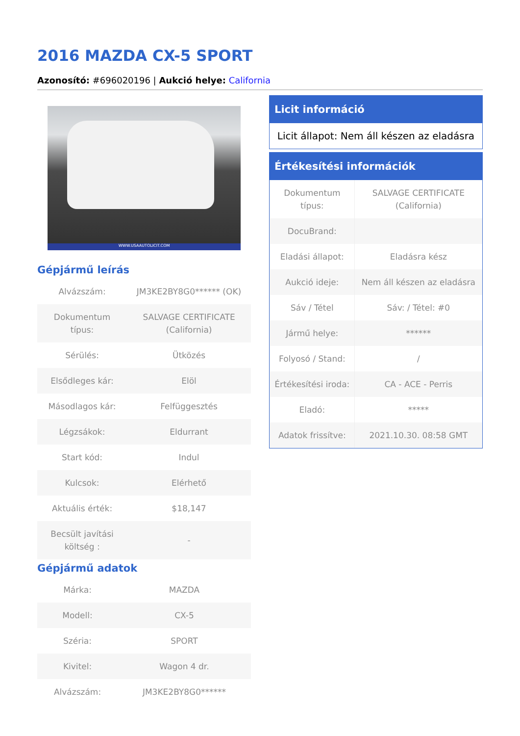2016 MAZDA CX-5 SPORT
Azonosító: #696020196 | Aukció helye: California
WWW.USAAUTOLICIT.COM
Gépjármű leírás
| Alvázszám: | JM3KE2BY8G0****** (OK) |
| Dokumentum típus: | SALVAGE CERTIFICATE (California) |
| Sérülés: | Ütközés |
| Elsődleges kár: | Elöl |
| Másodlagos kár: | Felfüggesztés |
| Légzsákok: | Eldurrant |
| Start kód: | Indul |
| Kulcsok: | Elérhető |
| Aktuális érték: | $18,147 |
| Becsült javítási költség : | - |
Gépjármű adatok
| Márka: | MAZDA |
| Modell: | CX-5 |
| Széria: | SPORT |
| Kivitel: | Wagon 4 dr. |
| Alvázszám: | JM3KE2BY8G0****** |
Licit információ
Licit állapot: Nem áll készen az eladásra
Értékesítési információk
| Dokumentum típus: | SALVAGE CERTIFICATE (California) |
| DocuBrand: | |
| Eladási állapot: | Eladásra kész |
| Aukció ideje: | Nem áll készen az eladásra |
| Sáv / Tétel | Sáv: / Tétel: #0 |
| Jármű helye: | ****** |
| Folyosó / Stand: | / |
| Értékesítési iroda: | CA - ACE - Perris |
| Eladó: | ***** |
| Adatok frissítve: | 2021.10.30. 08:58 GMT |